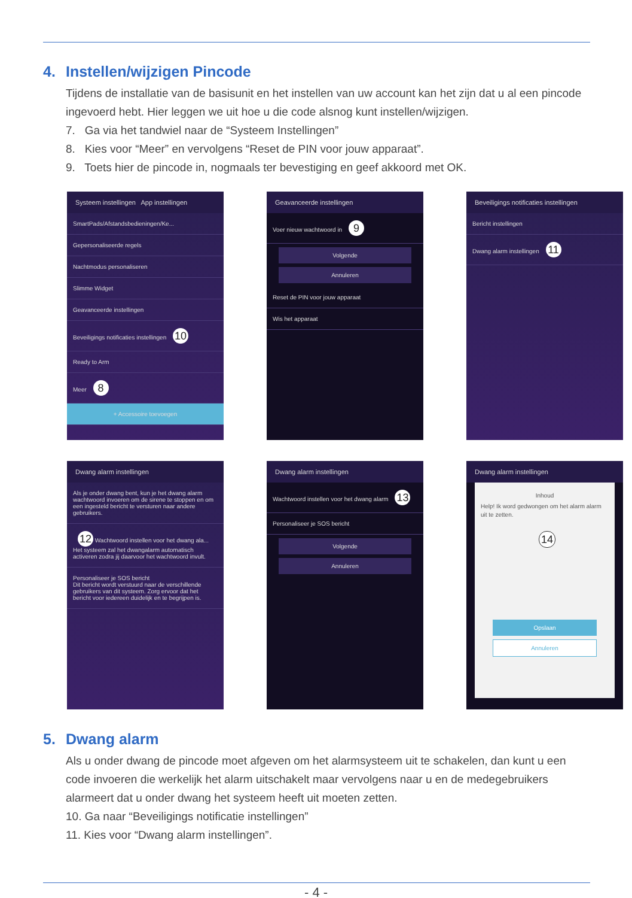4. Instellen/wijzigen Pincode
Tijdens de installatie van de basisunit en het instellen van uw account kan het zijn dat u al een pincode ingevoerd hebt. Hier leggen we uit hoe u die code alsnog kunt instellen/wijzigen.
7. Ga via het tandwiel naar de “Systeem Instellingen”
8. Kies voor “Meer” en vervolgens “Reset de PIN voor jouw apparaat”.
9. Toets hier de pincode in, nogmaals ter bevestiging en geef akkoord met OK.
Systeem instellingen App instellingen
SmartPads/Afstandsbedieningen/Ke...
Gepersonaliseerde regels
Nachtmodus personaliseren
Slimme Widget
Geavanceerde instellingen
Beveiligings notificaties instellingen 10
Ready to Arm
Meer 8
+ Accessoire toevoegen
Geavanceerde instellingen
Voer nieuw wachtwoord in 9
Volgende
Annuleren
Reset de PIN voor jouw apparaat
Wis het apparaat
Beveiligings notificaties instellingen
Bericht instellingen
Dwang alarm instellingen 11
Dwang alarm instellingen
Als je onder dwang bent, kun je het dwang alarm wachtwoord invoeren om de sirene te stoppen en om een ingesteld bericht te versturen naar andere gebruikers.
12 Wachtwoord instellen voor het dwang ala...
Het systeem zal het dwangalarm automatisch activeren zodra jij daarvoor het wachtwoord invult.
Personaliseer je SOS bericht
Dit bericht wordt verstuurd naar de verschillende gebruikers van dit systeem. Zorg ervoor dat het bericht voor iedereen duidelijk en te begrijpen is.
Dwang alarm instellingen
Wachtwoord instellen voor het dwang alarm 13
Personaliseer je SOS bericht
Volgende
Annuleren
Dwang alarm instellingen
Inhoud
Help! Ik word gedwongen om het alarm alarm uit te zetten.
14
Opslaan
Annuleren
5. Dwang alarm
Als u onder dwang de pincode moet afgeven om het alarmsysteem uit te schakelen, dan kunt u een code invoeren die werkelijk het alarm uitschakelt maar vervolgens naar u en de medegebruikers alarmeert dat u onder dwang het systeem heeft uit moeten zetten.
10. Ga naar “Beveiligings notificatie instellingen”
11. Kies voor “Dwang alarm instellingen”.
- 4 -